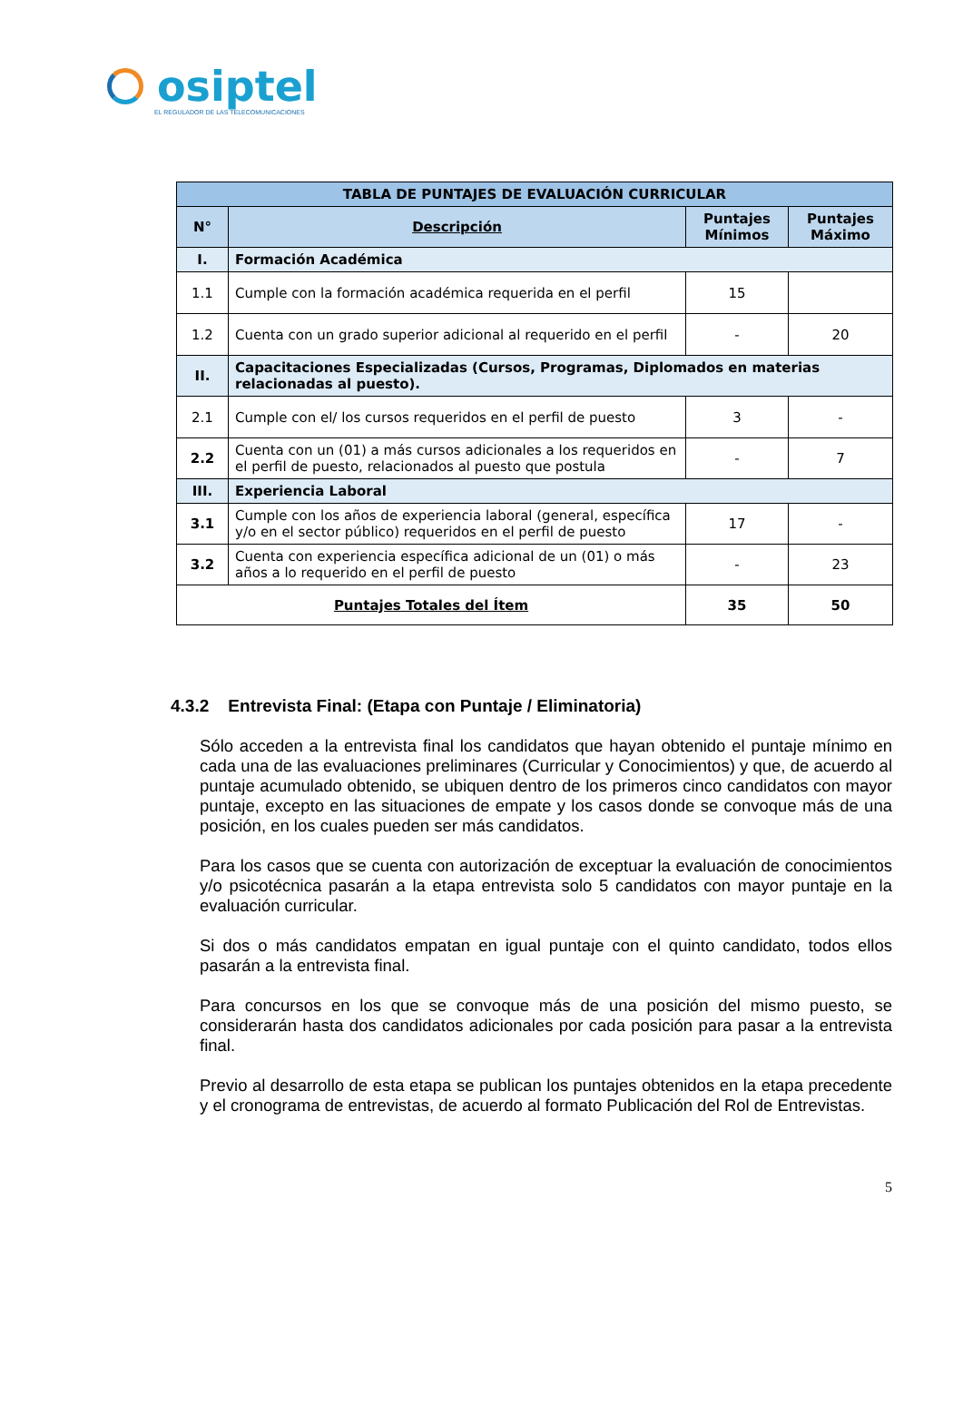osiptel
EL REGULADOR DE LAS TELECOMUNICACIONES
| TABLA DE PUNTAJES DE EVALUACIÓN CURRICULAR | | | |
| --- | --- | --- | --- |
| N° | Descripción | Puntajes Mínimos | Puntajes Máximo |
| I. | Formación Académica | | |
| 1.1 | Cumple con la formación académica requerida en el perfil | 15 | |
| 1.2 | Cuenta con un grado superior adicional al requerido en el perfil | - | 20 |
| II. | Capacitaciones Especializadas (Cursos, Programas, Diplomados en materias relacionadas al puesto). | | |
| 2.1 | Cumple con el/ los cursos requeridos en el perfil de puesto | 3 | - |
| 2.2 | Cuenta con un (01) a más cursos adicionales a los requeridos en el perfil de puesto, relacionados al puesto que postula | - | 7 |
| III. | Experiencia Laboral | | |
| 3.1 | Cumple con los años de experiencia laboral (general, específica y/o en el sector público) requeridos en el perfil de puesto | 17 | - |
| 3.2 | Cuenta con experiencia específica adicional de un (01) o más años a lo requerido en el perfil de puesto | - | 23 |
| Puntajes Totales del Ítem | | 35 | 50 |
4.3.2 Entrevista Final: (Etapa con Puntaje / Eliminatoria)
Sólo acceden a la entrevista final los candidatos que hayan obtenido el puntaje mínimo en cada una de las evaluaciones preliminares (Curricular y Conocimientos) y que, de acuerdo al puntaje acumulado obtenido, se ubiquen dentro de los primeros cinco candidatos con mayor puntaje, excepto en las situaciones de empate y los casos donde se convoque más de una posición, en los cuales pueden ser más candidatos.
Para los casos que se cuenta con autorización de exceptuar la evaluación de conocimientos y/o psicotécnica pasarán a la etapa entrevista solo 5 candidatos con mayor puntaje en la evaluación curricular.
Si dos o más candidatos empatan en igual puntaje con el quinto candidato, todos ellos pasarán a la entrevista final.
Para concursos en los que se convoque más de una posición del mismo puesto, se considerarán hasta dos candidatos adicionales por cada posición para pasar a la entrevista final.
Previo al desarrollo de esta etapa se publican los puntajes obtenidos en la etapa precedente y el cronograma de entrevistas, de acuerdo al formato Publicación del Rol de Entrevistas.
5